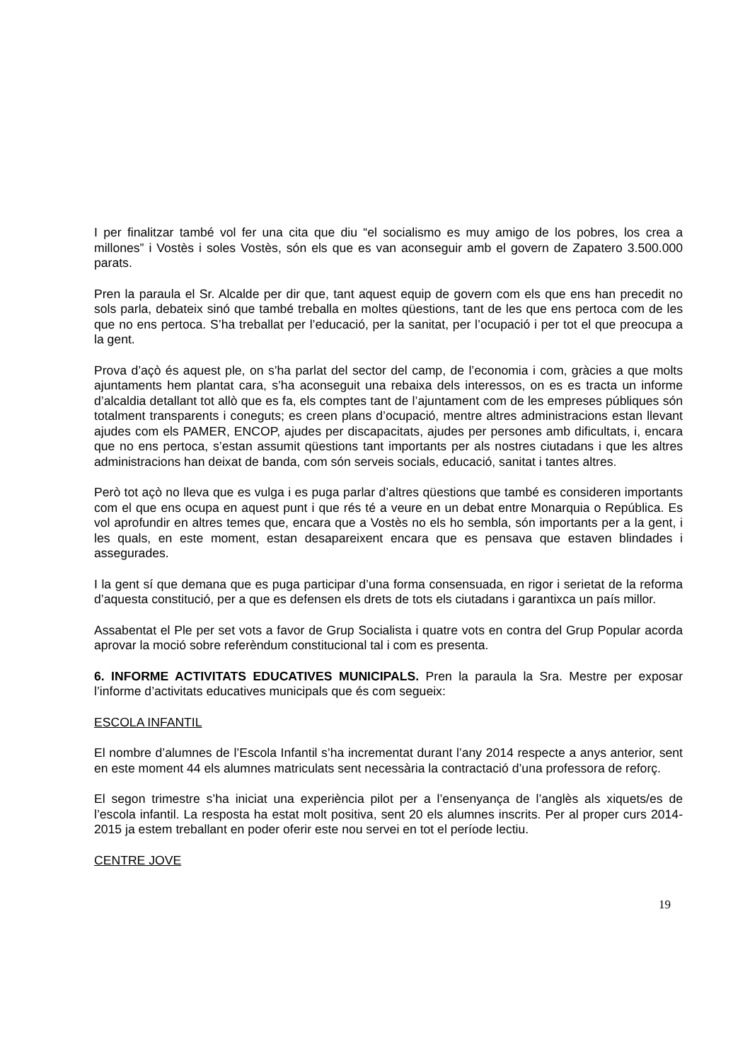I per finalitzar també vol fer una cita que diu “el socialismo es muy amigo de los pobres, los crea a millones” i Vostès i soles Vostès, són els que es van aconseguir amb el govern de Zapatero 3.500.000 parats.
Pren la paraula el Sr. Alcalde per dir que, tant aquest equip de govern com els que ens han precedit no sols parla, debateix sinó que també treballa en moltes qüestions, tant de les que ens pertoca com de les que no ens pertoca. S’ha treballat per l’educació, per la sanitat, per l’ocupació i per tot el que preocupa a la gent.
Prova d’açò és aquest ple, on s’ha parlat del sector del camp, de l’economia i com, gràcies a que molts ajuntaments hem plantat cara, s’ha aconseguit una rebaixa dels interessos, on es es tracta un informe d’alcaldia detallant tot allò que es fa, els comptes tant de l’ajuntament com de les empreses públiques són totalment transparents i coneguts; es creen plans d’ocupació, mentre altres administracions estan llevant ajudes com els PAMER, ENCOP, ajudes per discapacitats, ajudes per persones amb dificultats, i, encara que no ens pertoca, s’estan assumit qüestions tant importants per als nostres ciutadans i que les altres administracions han deixat de banda, com són serveis socials, educació, sanitat i tantes altres.
Però tot açò no lleva que es vulga i es puga parlar d’altres qüestions que també es consideren importants com el que ens ocupa en aquest punt i que rés té a veure en un debat entre Monarquia o República. Es vol aprofundir en altres temes que, encara que a Vostès no els ho sembla, són importants per a la gent, i les quals, en este moment, estan desapareixent encara que es pensava que estaven blindades i assegurades.
I la gent sí que demana que es puga participar d’una forma consensuada, en rigor i serietat de la reforma d’aquesta constitució, per a que es defensen els drets de tots els ciutadans i garantixca un país millor.
Assabentat el Ple per set vots a favor de Grup Socialista i quatre vots en contra del Grup Popular acorda aprovar la moció sobre referèndum constitucional tal i com es presenta.
6. INFORME ACTIVITATS EDUCATIVES MUNICIPALS. Pren la paraula la Sra. Mestre per exposar l’informe d’activitats educatives municipals que és com segueix:
ESCOLA INFANTIL
El nombre d’alumnes de l’Escola Infantil s’ha incrementat durant l’any 2014 respecte a anys anterior, sent en este moment 44 els alumnes matriculats sent necessària la contractació d’una professora de reforç.
El segon trimestre s’ha iniciat una experiència pilot per a l’ensenyança de l’anglès als xiquets/es de l’escola infantil. La resposta ha estat molt positiva, sent 20 els alumnes inscrits. Per al proper curs 2014-2015 ja estem treballant en poder oferir este nou servei en tot el període lectiu.
CENTRE JOVE
19